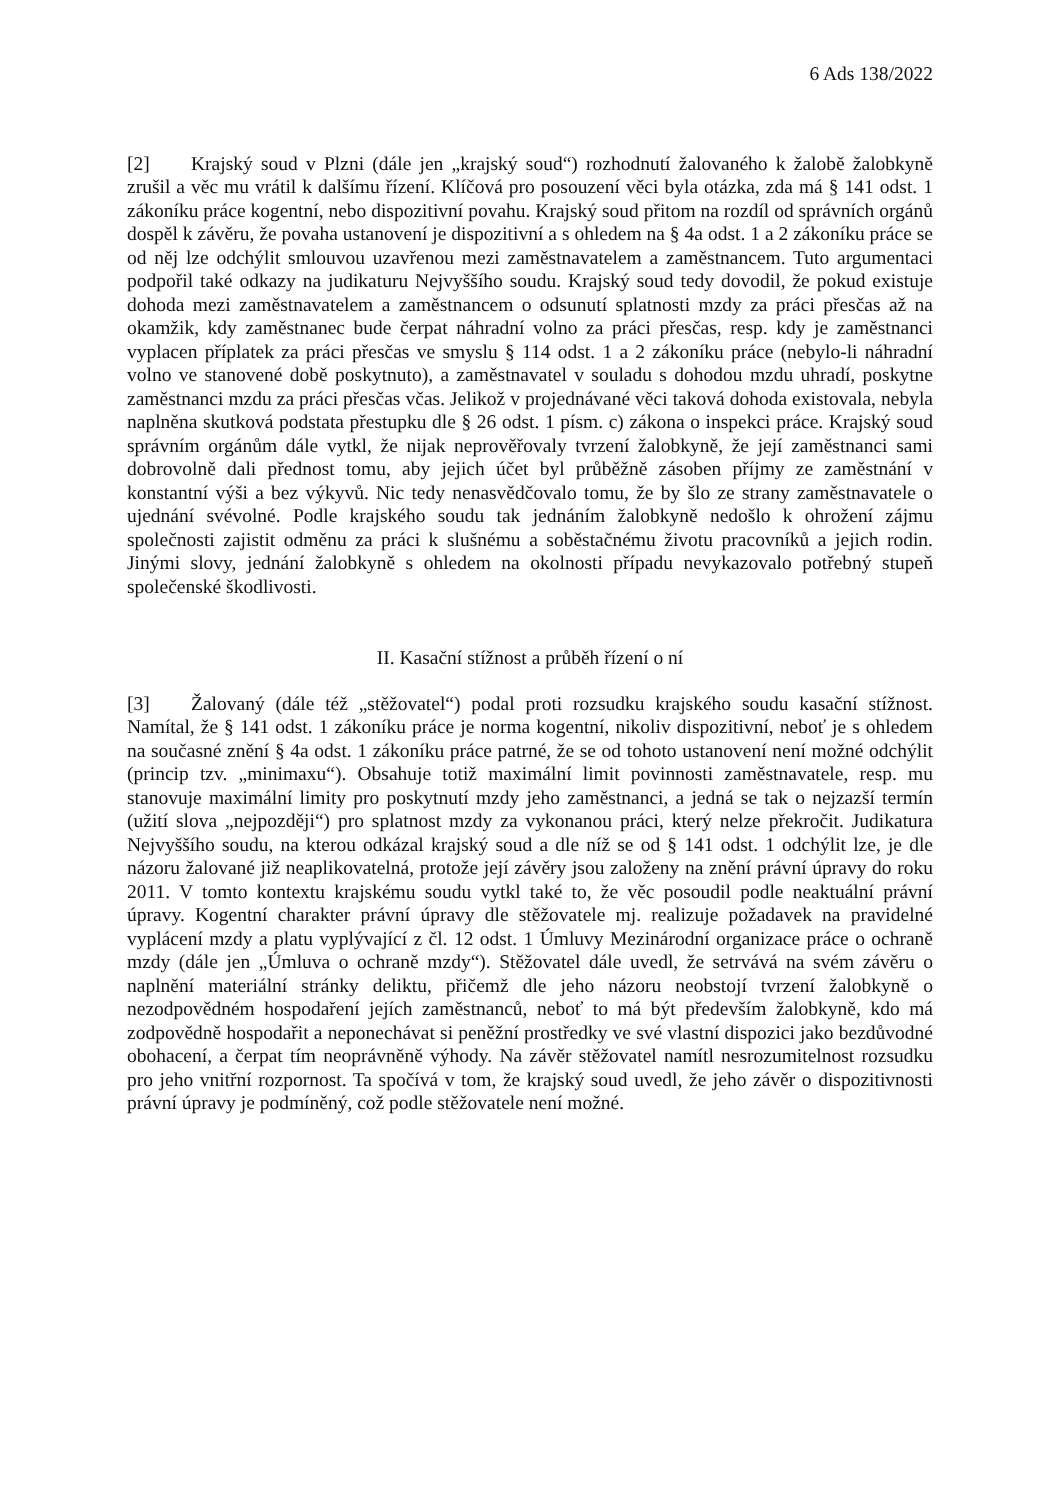6 Ads 138/2022
[2] Krajský soud v Plzni (dále jen „krajský soud“) rozhodnutí žalovaného k žalobě žalobkyně zrušil a věc mu vrátil k dalšímu řízení. Klíčová pro posouzení věci byla otázka, zda má § 141 odst. 1 zákoníku práce kogentní, nebo dispozitivní povahu. Krajský soud přitom na rozdíl od správních orgánů dospěl k závěru, že povaha ustanovení je dispozitivní a s ohledem na § 4a odst. 1 a 2 zákoníku práce se od něj lze odchýlit smlouvou uzavřenou mezi zaměstnavatelem a zaměstnancem. Tuto argumentaci podpořil také odkazy na judikaturu Nejvyššího soudu. Krajský soud tedy dovodil, že pokud existuje dohoda mezi zaměstnavatelem a zaměstnancem o odsunutí splatnosti mzdy za práci přesčas až na okamžik, kdy zaměstnanec bude čerpat náhradní volno za práci přesčas, resp. kdy je zaměstnanci vyplacen příplatek za práci přesčas ve smyslu § 114 odst. 1 a 2 zákoníku práce (nebylo-li náhradní volno ve stanovené době poskytnuto), a zaměstnavatel v souladu s dohodou mzdu uhradí, poskytne zaměstnanci mzdu za práci přesčas včas. Jelikož v projednávané věci taková dohoda existovala, nebyla naplněna skutková podstata přestupku dle § 26 odst. 1 písm. c) zákona o inspekci práce. Krajský soud správním orgánům dále vytkl, že nijak neprověřovaly tvrzení žalobkyně, že její zaměstnanci sami dobrovolně dali přednost tomu, aby jejich účet byl průběžně zásoben příjmy ze zaměstnání v konstantní výši a bez výkyvů. Nic tedy nenasvědčovalo tomu, že by šlo ze strany zaměstnavatele o ujednání svévolné. Podle krajského soudu tak jednáním žalobkyně nedošlo k ohrožení zájmu společnosti zajistit odměnu za práci k slušnému a soběstačnému životu pracovníků a jejich rodin. Jinými slovy, jednání žalobkyně s ohledem na okolnosti případu nevykazovalo potřebný stupeň společenské škodlivosti.
II. Kasační stížnost a průběh řízení o ní
[3] Žalovaný (dále též „stěžovatel“) podal proti rozsudku krajského soudu kasační stížnost. Namítal, že § 141 odst. 1 zákoníku práce je norma kogentní, nikoliv dispozitivní, neboť je s ohledem na současné znění § 4a odst. 1 zákoníku práce patrné, že se od tohoto ustanovení není možné odchýlit (princip tzv. „minimaxu“). Obsahuje totiž maximální limit povinnosti zaměstnavatele, resp. mu stanovuje maximální limity pro poskytnutí mzdy jeho zaměstnanci, a jedná se tak o nejzazší termín (užití slova „nejpozději“) pro splatnost mzdy za vykonanou práci, který nelze překročit. Judikatura Nejvyššího soudu, na kterou odkázal krajský soud a dle níž se od § 141 odst. 1 odchýlit lze, je dle názoru žalované již neaplikovatelná, protože její závěry jsou založeny na znění právní úpravy do roku 2011. V tomto kontextu krajskému soudu vytkl také to, že věc posoudil podle neaktuální právní úpravy. Kogentní charakter právní úpravy dle stěžovatele mj. realizuje požadavek na pravidelné vyplácení mzdy a platu vyplývající z čl. 12 odst. 1 Úmluvy Mezinárodní organizace práce o ochraně mzdy (dále jen „Úmluva o ochraně mzdy“). Stěžovatel dále uvedl, že setrvává na svém závěru o naplnění materiální stránky deliktu, přičemž dle jeho názoru neobstojí tvrzení žalobkyně o nezodpovědném hospodaření jejích zaměstnanců, neboť to má být především žalobkyně, kdo má zodpovědně hospodařit a neponechávat si peněžní prostředky ve své vlastní dispozici jako bezdůvodné obohacení, a čerpat tím neoprávněně výhody. Na závěr stěžovatel namítl nesrozumitelnost rozsudku pro jeho vnitřní rozpornost. Ta spočívá v tom, že krajský soud uvedl, že jeho závěr o dispozitivnosti právní úpravy je podmíněný, což podle stěžovatele není možné.